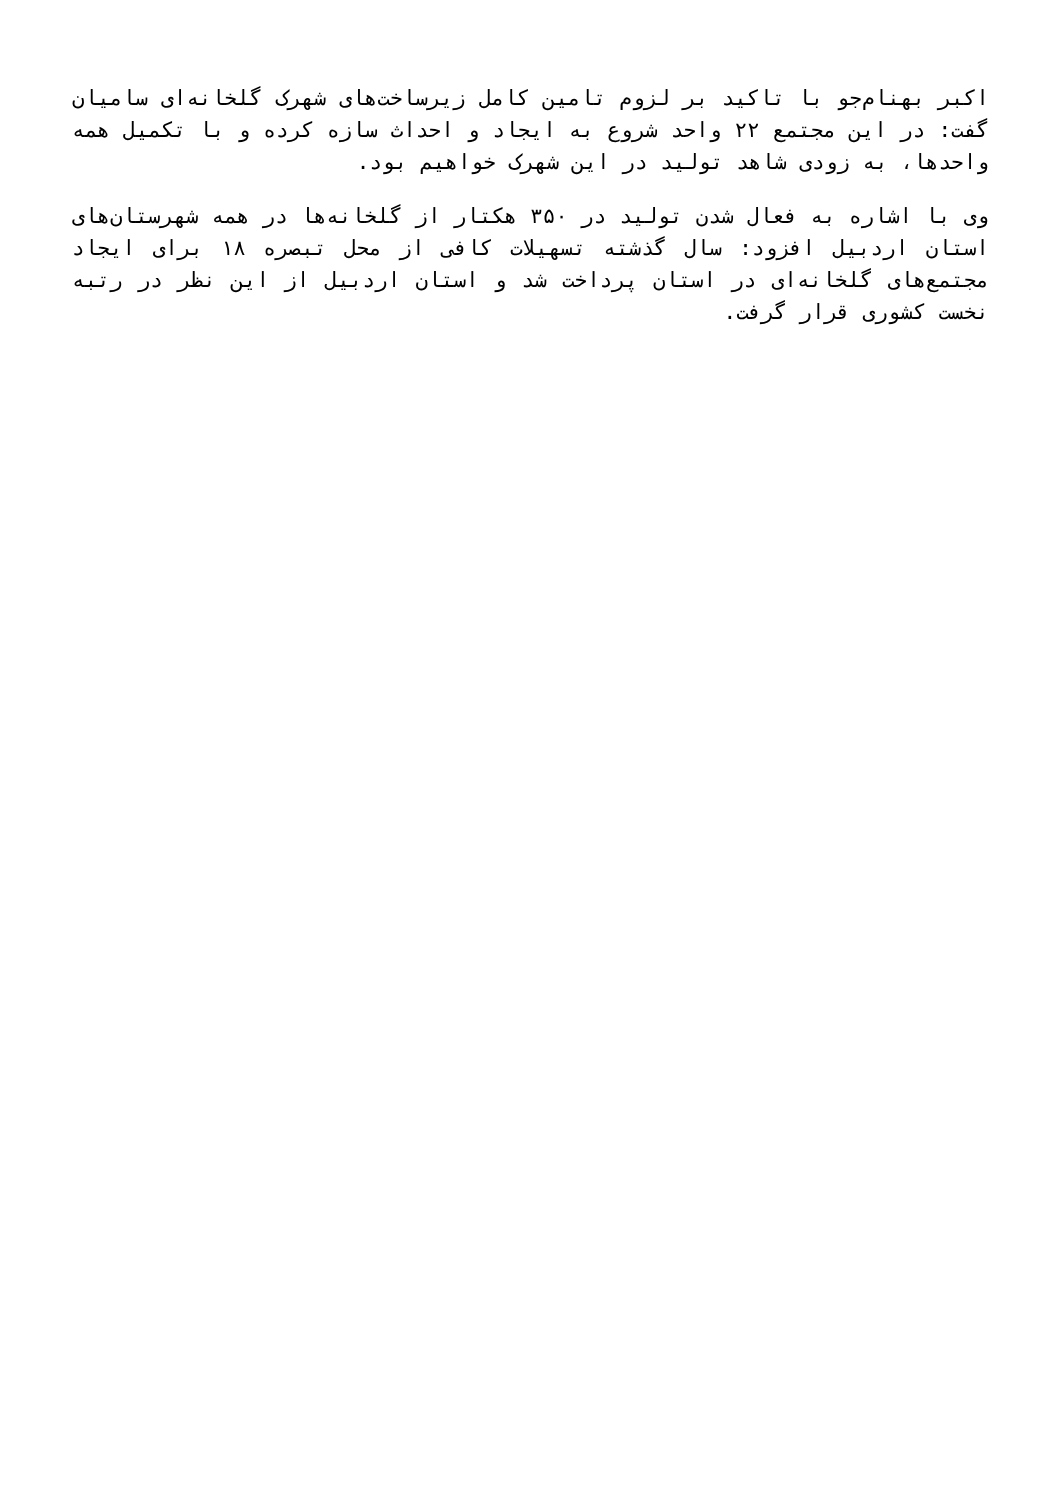اکبر بهنام‌جو با تاکید بر لزوم تامین کامل زیرساخت‌های شهرک گلخانه‌ای سامیان گفت: در این مجتمع ۲۲ واحد شروع به ایجاد و احداث سازه کرده و با تکمیل همه واحدها، به زودی شاهد تولید در این شهرک خواهیم بود.
وی با اشاره به فعال شدن تولید در ۳۵۰ هکتار از گلخانه‌ها در همه شهرستان‌های استان اردبیل افزود: سال گذشته تسهیلات کافی از محل تبصره ۱۸ برای ایجاد مجتمع‌های گلخانه‌ای در استان پرداخت شد و استان اردبیل از این نظر در رتبه نخست کشوری قرار گرفت.